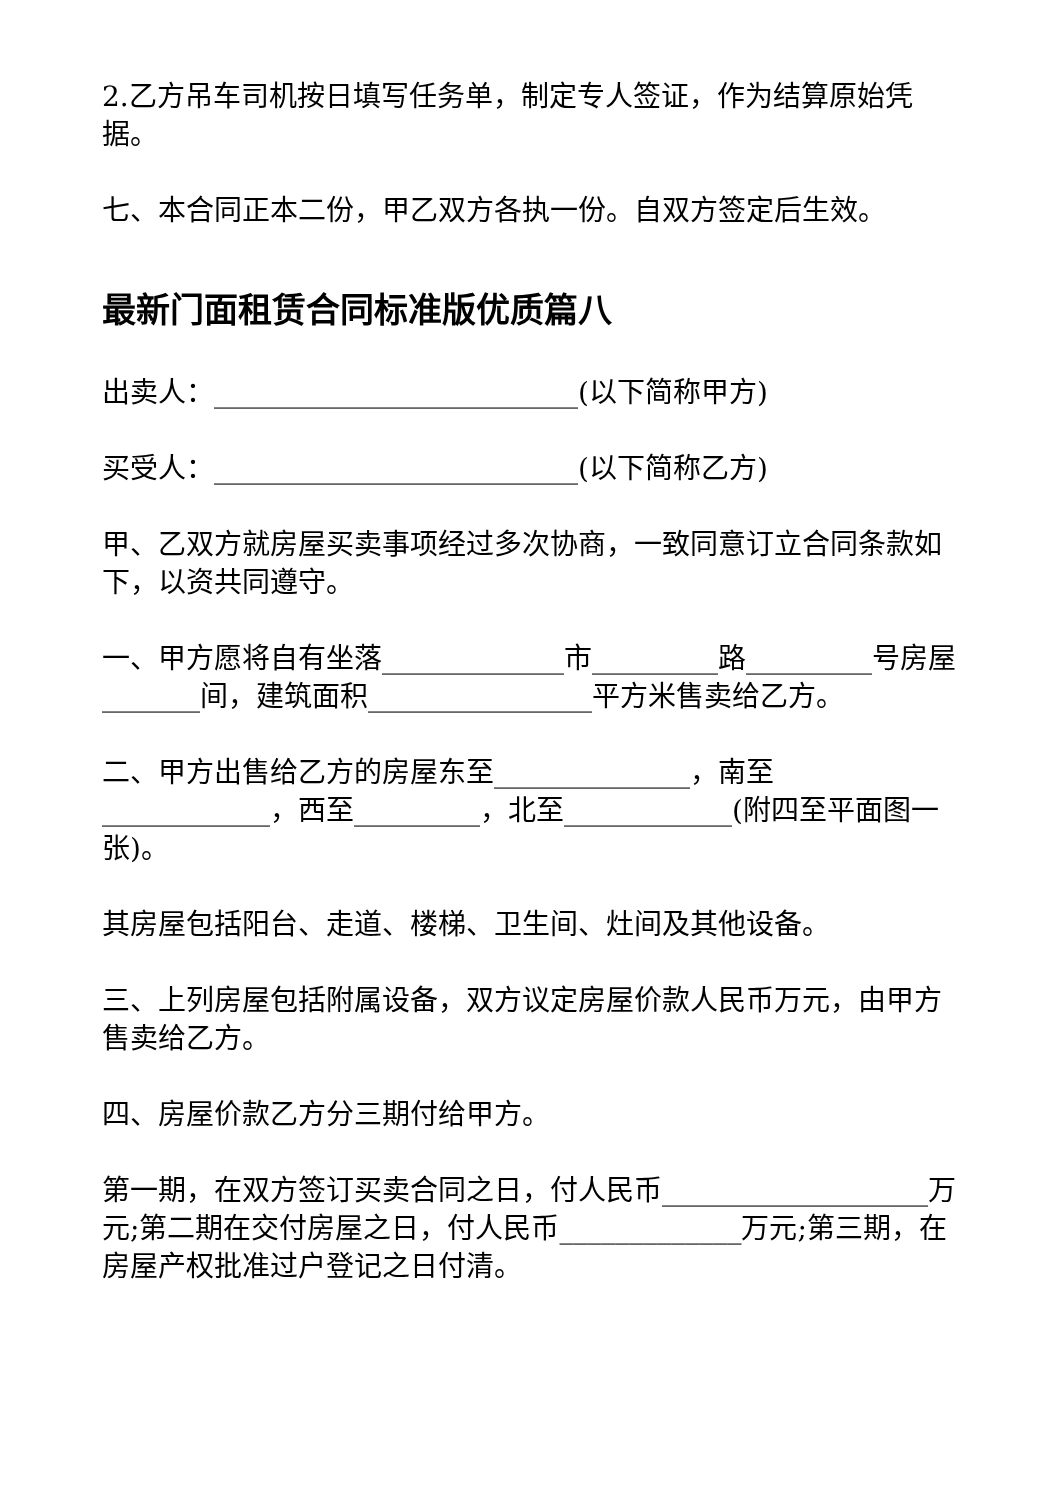2.乙方吊车司机按日填写任务单，制定专人签证，作为结算原始凭据。
七、本合同正本二份，甲乙双方各执一份。自双方签定后生效。
最新门面租赁合同标准版优质篇八
出卖人：__________________________(以下简称甲方)
买受人：__________________________(以下简称乙方)
甲、乙双方就房屋买卖事项经过多次协商，一致同意订立合同条款如下，以资共同遵守。
一、甲方愿将自有坐落_____________市_________路_________号房屋_______间，建筑面积________________平方米售卖给乙方。
二、甲方出售给乙方的房屋东至______________，南至____________，西至_________，北至____________(附四至平面图一张)。
其房屋包括阳台、走道、楼梯、卫生间、灶间及其他设备。
三、上列房屋包括附属设备，双方议定房屋价款人民币万元，由甲方售卖给乙方。
四、房屋价款乙方分三期付给甲方。
第一期，在双方签订买卖合同之日，付人民币___________________万元;第二期在交付房屋之日，付人民币_____________万元;第三期，在房屋产权批准过户登记之日付清。